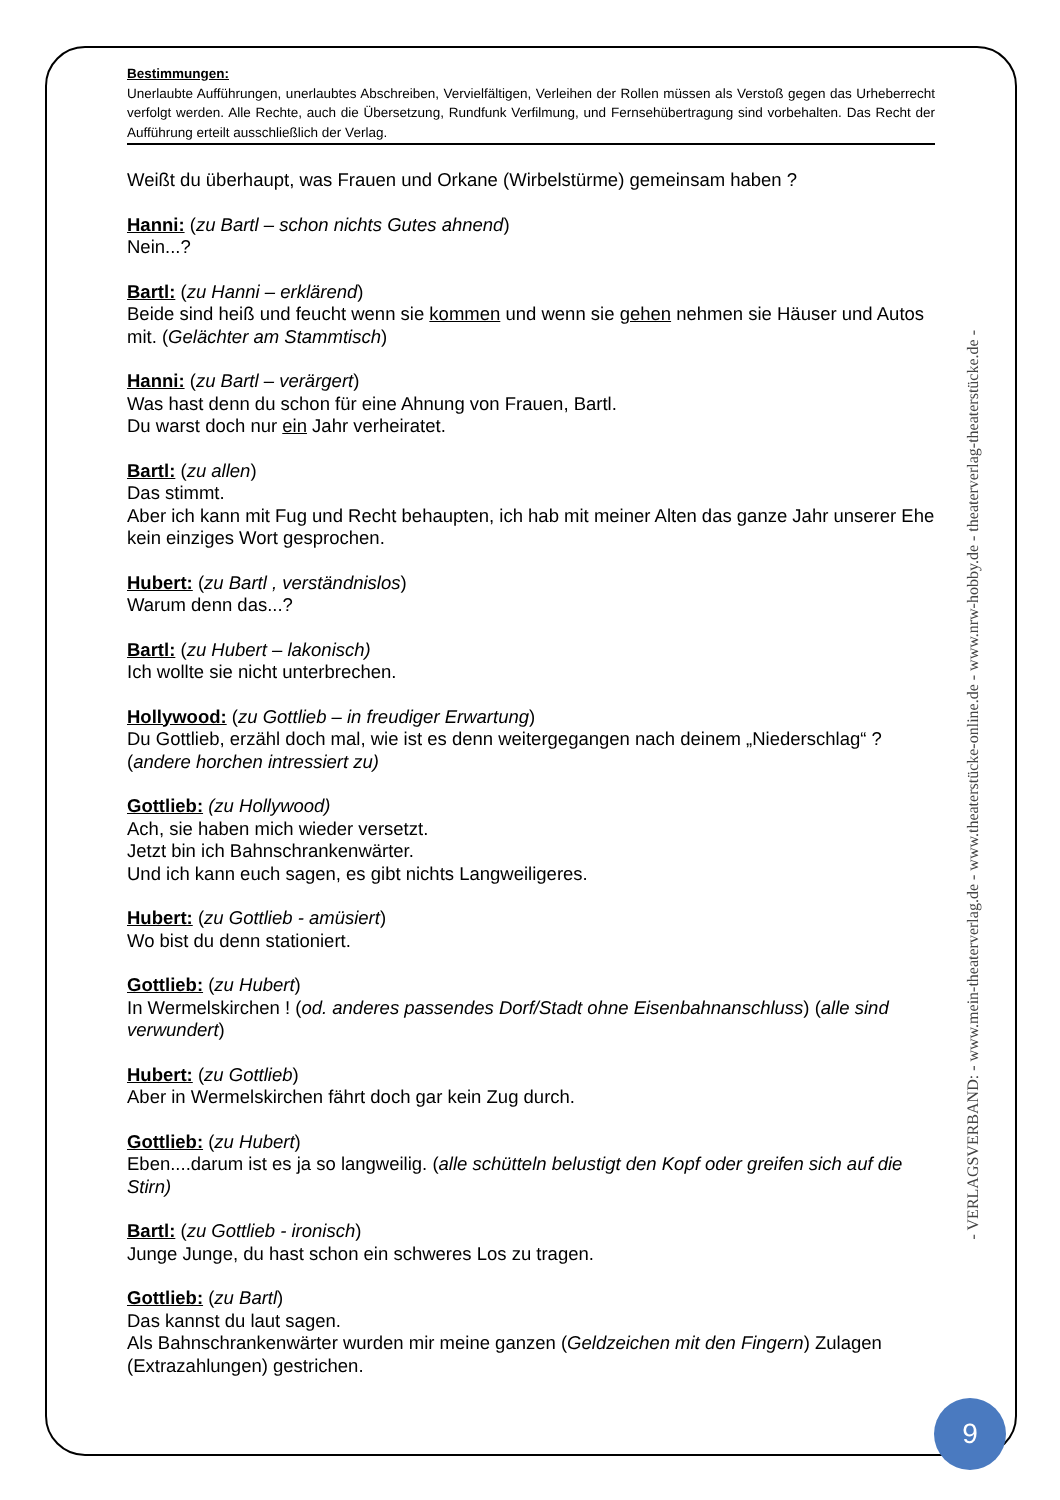Bestimmungen:
Unerlaubte Aufführungen, unerlaubtes Abschreiben, Vervielfältigen, Verleihen der Rollen müssen als Verstoß gegen das Urheberrecht verfolgt werden. Alle Rechte, auch die Übersetzung, Rundfunk Verfilmung, und Fernsehübertragung sind vorbehalten. Das Recht der Aufführung erteilt ausschließlich der Verlag.
Weißt du überhaupt, was Frauen und Orkane (Wirbelstürme) gemeinsam haben ?
Hanni: (zu Bartl – schon nichts Gutes ahnend)
Nein...?
Bartl: (zu Hanni – erklärend)
Beide sind heiß und feucht wenn sie kommen und wenn sie gehen nehmen sie Häuser und Autos mit. (Gelächter am Stammtisch)
Hanni: (zu Bartl – verärgert)
Was hast denn du schon für eine Ahnung von Frauen, Bartl.
Du warst doch nur ein Jahr verheiratet.
Bartl: (zu allen)
Das stimmt.
Aber ich kann mit Fug und Recht behaupten, ich hab mit meiner Alten das ganze Jahr unserer Ehe kein einziges Wort gesprochen.
Hubert: (zu Bartl , verständnislos)
Warum denn das...?
Bartl: (zu Hubert – lakonisch)
Ich wollte sie nicht unterbrechen.
Hollywood: (zu Gottlieb – in freudiger Erwartung)
Du Gottlieb, erzähl doch mal, wie ist es denn weitergegangen nach deinem „Niederschlag“ ? (andere horchen intressiert zu)
Gottlieb: (zu Hollywood)
Ach, sie haben mich wieder versetzt.
Jetzt bin ich Bahnschrankenwärter.
Und ich kann euch sagen, es gibt nichts Langweiligeres.
Hubert: (zu Gottlieb - amüsiert)
Wo bist du denn stationiert.
Gottlieb: (zu Hubert)
In Wermelskirchen ! (od. anderes passendes Dorf/Stadt ohne Eisenbahnanschluss) (alle sind verwundert)
Hubert: (zu Gottlieb)
Aber in Wermelskirchen fährt doch gar kein Zug durch.
Gottlieb: (zu Hubert)
Eben....darum ist es ja so langweilig. (alle schütteln belustigt den Kopf oder greifen sich auf die Stirn)
Bartl: (zu Gottlieb - ironisch)
Junge Junge, du hast schon ein schweres Los zu tragen.
Gottlieb: (zu Bartl)
Das kannst du laut sagen.
Als Bahnschrankenwärter wurden mir meine ganzen (Geldzeichen mit den Fingern) Zulagen (Extrazahlungen) gestrichen.
- VERLAGSVERBAND: - www.mein-theaterverlag.de - www.theaterstücke-online.de - www.nrw-hobby.de - theaterverlag-theaterstücke.de -
9